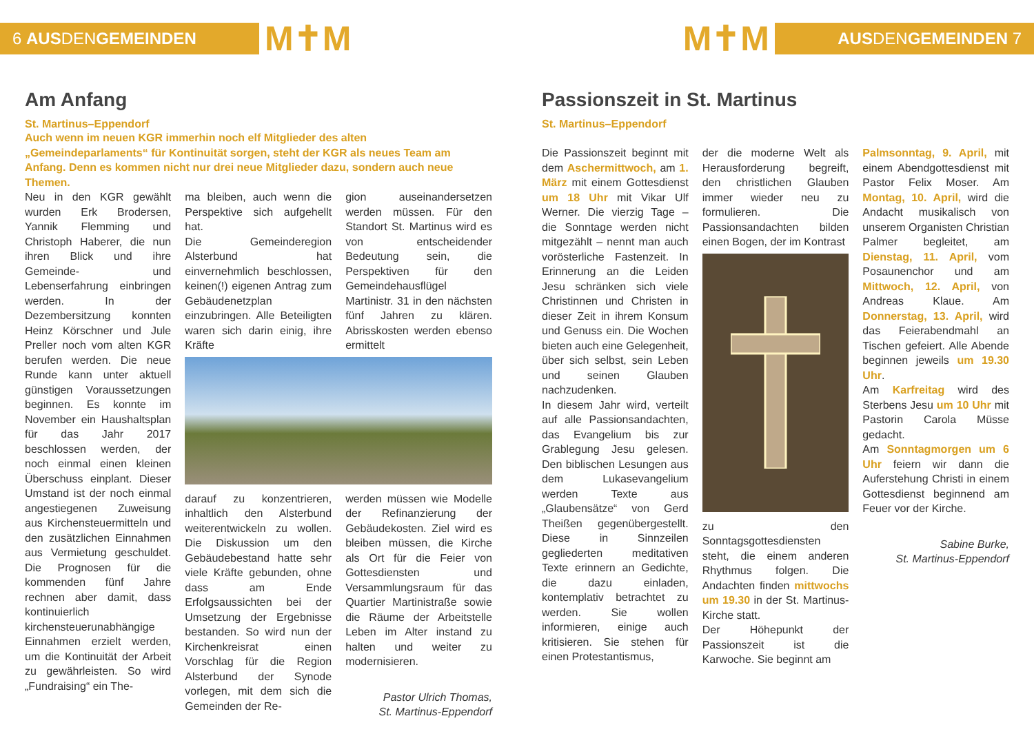6 AUS DEN GEMEINDEN
M✝M
M✝M
AUS DEN GEMEINDEN 7
Am Anfang
St. Martinus–Eppendorf
Auch wenn im neuen KGR immerhin noch elf Mitglieder des alten „Gemeindeparlaments“ für Kontinuität sorgen, steht der KGR als neues Team am Anfang. Denn es kommen nicht nur drei neue Mitglieder dazu, sondern auch neue Themen.
Neu in den KGR gewählt wurden Erk Brodersen, Yannik Flemming und Christoph Haberer, die nun ihren Blick und ihre Gemeinde- und Lebenserfahrung einbringen werden. In der Dezembersitzung konnten Heinz Körschner und Jule Preller noch vom alten KGR berufen werden. Die neue Runde kann unter aktuell günstigen Voraussetzungen beginnen. Es konnte im November ein Haushaltsplan für das Jahr 2017 beschlossen werden, der noch einmal einen kleinen Überschuss einplant. Dieser Umstand ist der noch einmal angestiegenen Zuweisung aus Kirchensteuermitteln und den zusätzlichen Einnahmen aus Vermietung geschuldet. Die Prognosen für die kommenden fünf Jahre rechnen aber damit, dass kontinuierlich kirchensteuerunabhängige Einnahmen erzielt werden, um die Kontinuität der Arbeit zu gewährleisten. So wird „Fundraising“ ein The-
ma bleiben, auch wenn die Perspektive sich aufgehellt hat.
Die Gemeinderegion Alsterbund hat einvernehmlich beschlossen, keinen(!) eigenen Antrag zum Gebäudenetzplan einzubringen. Alle Beteiligten waren sich darin einig, ihre Kräfte
gion auseinandersetzen werden müssen. Für den Standort St. Martinus wird es von entscheidender Bedeutung sein, die Perspektiven für den Gemeindehausflügel Martinistr. 31 in den nächsten fünf Jahren zu klären. Abrisskosten werden ebenso ermittelt
darauf zu konzentrieren, inhaltlich den Alsterbund weiterentwickeln zu wollen. Die Diskussion um den Gebäudebestand hatte sehr viele Kräfte gebunden, ohne dass am Ende Erfolgsaussichten bei der Umsetzung der Ergebnisse bestanden. So wird nun der Kirchenkreisrat einen Vorschlag für die Region Alsterbund der Synode vorlegen, mit dem sich die Gemeinden der Re-
werden müssen wie Modelle der Refinanzierung der Gebäudekosten. Ziel wird es bleiben müssen, die Kirche als Ort für die Feier von Gottesdiensten und Versammlungsraum für das Quartier Martinistraße sowie die Räume der Arbeitstelle Leben im Alter instand zu halten und weiter zu modernisieren.
Pastor Ulrich Thomas,
St. Martinus-Eppendorf
Passionszeit in St. Martinus
St. Martinus–Eppendorf
Die Passionszeit beginnt mit dem Aschermittwoch, am 1. März mit einem Gottesdienst um 18 Uhr mit Vikar Ulf Werner. Die vierzig Tage – die Sonntage werden nicht mitgezählt – nennt man auch vorösterliche Fastenzeit. In Erinnerung an die Leiden Jesu schränken sich viele Christinnen und Christen in dieser Zeit in ihrem Konsum und Genuss ein. Die Wochen bieten auch eine Gelegenheit, über sich selbst, sein Leben und seinen Glauben nachzudenken.
In diesem Jahr wird, verteilt auf alle Passionsandachten, das Evangelium bis zur Grablegung Jesu gelesen. Den biblischen Lesungen aus dem Lukasevangelium werden Texte aus „Glaubensätze“ von Gerd Theißen gegenübergestellt. Diese in Sinnzeilen gegliederten meditativen Texte erinnern an Gedichte, die dazu einladen, kontemplativ betrachtet zu werden. Sie wollen informieren, einige auch kritisieren. Sie stehen für einen Protestantismus,
der die moderne Welt als Herausforderung begreift, den christlichen Glauben immer wieder neu zu formulieren. Die Passionsandachten bilden einen Bogen, der im Kontrast
zu den Sonntagsgottesdiensten steht, die einem anderen Rhythmus folgen. Die Andachten finden mittwochs um 19.30 in der St. Martinus-Kirche statt.
Der Höhepunkt der Passionszeit ist die Karwoche. Sie beginnt am
Palmsonntag, 9. April, mit einem Abendgottesdienst mit Pastor Felix Moser. Am Montag, 10. April, wird die Andacht musikalisch von unserem Organisten Christian Palmer begleitet, am Dienstag, 11. April, vom Posaunenchor und am Mittwoch, 12. April, von Andreas Klaue. Am Donnerstag, 13. April, wird das Feierabendmahl an Tischen gefeiert. Alle Abende beginnen jeweils um 19.30 Uhr.
Am Karfreitag wird des Sterbens Jesu um 10 Uhr mit Pastorin Carola Müsse gedacht.
Am Sonntagmorgen um 6 Uhr feiern wir dann die Auferstehung Christi in einem Gottesdienst beginnend am Feuer vor der Kirche.
Sabine Burke,
St. Martinus-Eppendorf